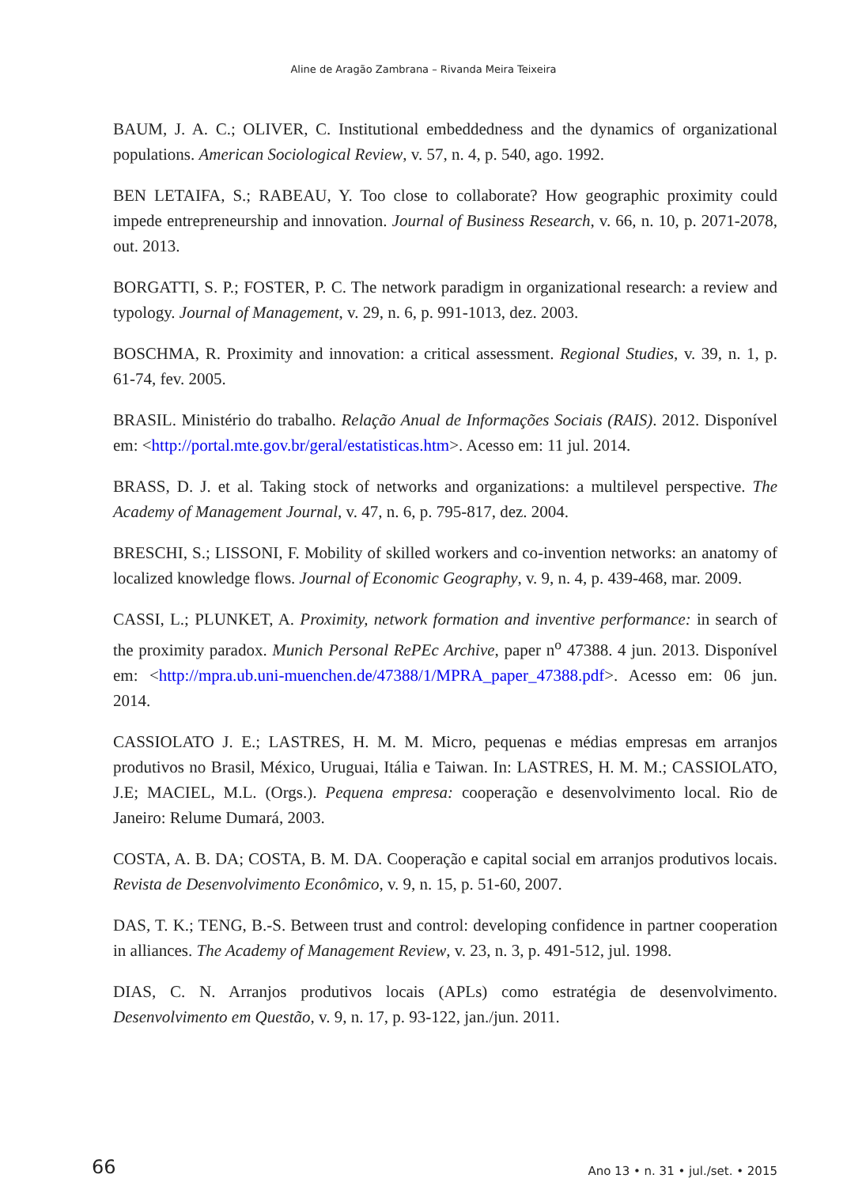Aline de Aragão Zambrana – Rivanda Meira Teixeira
BAUM, J. A. C.; OLIVER, C. Institutional embeddedness and the dynamics of organizational populations. American Sociological Review, v. 57, n. 4, p. 540, ago. 1992.
BEN LETAIFA, S.; RABEAU, Y. Too close to collaborate? How geographic proximity could impede entrepreneurship and innovation. Journal of Business Research, v. 66, n. 10, p. 2071-2078, out. 2013.
BORGATTI, S. P.; FOSTER, P. C. The network paradigm in organizational research: a review and typology. Journal of Management, v. 29, n. 6, p. 991-1013, dez. 2003.
BOSCHMA, R. Proximity and innovation: a critical assessment. Regional Studies, v. 39, n. 1, p. 61-74, fev. 2005.
BRASIL. Ministério do trabalho. Relação Anual de Informações Sociais (RAIS). 2012. Disponível em: <http://portal.mte.gov.br/geral/estatisticas.htm>. Acesso em: 11 jul. 2014.
BRASS, D. J. et al. Taking stock of networks and organizations: a multilevel perspective. The Academy of Management Journal, v. 47, n. 6, p. 795-817, dez. 2004.
BRESCHI, S.; LISSONI, F. Mobility of skilled workers and co-invention networks: an anatomy of localized knowledge flows. Journal of Economic Geography, v. 9, n. 4, p. 439-468, mar. 2009.
CASSI, L.; PLUNKET, A. Proximity, network formation and inventive performance: in search of the proximity paradox. Munich Personal RePEc Archive, paper n<sup>o</sup> 47388. 4 jun. 2013. Disponível em: <http://mpra.ub.uni-muenchen.de/47388/1/MPRA_paper_47388.pdf>. Acesso em: 06 jun. 2014.
CASSIOLATO J. E.; LASTRES, H. M. M. Micro, pequenas e médias empresas em arranjos produtivos no Brasil, México, Uruguai, Itália e Taiwan. In: LASTRES, H. M. M.; CASSIOLATO, J.E; MACIEL, M.L. (Orgs.). Pequena empresa: cooperação e desenvolvimento local. Rio de Janeiro: Relume Dumará, 2003.
COSTA, A. B. DA; COSTA, B. M. DA. Cooperação e capital social em arranjos produtivos locais. Revista de Desenvolvimento Econômico, v. 9, n. 15, p. 51-60, 2007.
DAS, T. K.; TENG, B.-S. Between trust and control: developing confidence in partner cooperation in alliances. The Academy of Management Review, v. 23, n. 3, p. 491-512, jul. 1998.
DIAS, C. N. Arranjos produtivos locais (APLs) como estratégia de desenvolvimento. Desenvolvimento em Questão, v. 9, n. 17, p. 93-122, jan./jun. 2011.
66 Ano 13 • n. 31 • jul./set. • 2015